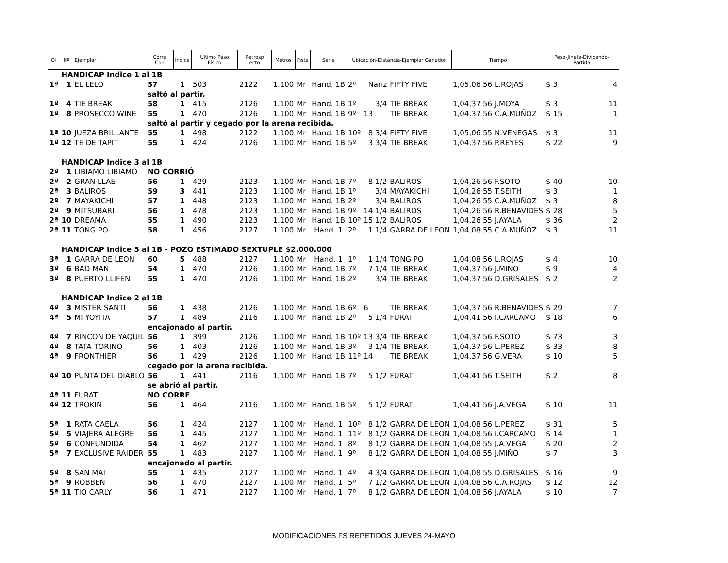| Cª | Nº | Ejemplar | Corre Con | Indice | Ultimo Peso Físico | Retrosp ecto | Metros | Pista | Serie | Ubicación-Distancia-Ejemplar Ganador | | | Tiempo | Peso-Jinete-Dividendo-Partida | | |
| --- | --- | --- | --- | --- | --- | --- | --- | --- | --- | --- | --- | --- | --- | --- | --- | --- |
| | HANDICAP Indice 1 al 1B | | | | | | | | | | | | | | | |
| 1ª | 1 | EL LELO | 57 | 1 | 503 | 2122 | 1.100 | Mr | Hand. 1B | 2º | Nariz | FIFTY FIVE | 1,05,06 56 L.ROJAS | | $ 3 | 4 |
| | | | saltó al partir. | | | | | | | | | | | | | |
| 1ª | 4 | TIE BREAK | 58 | 1 | 415 | 2126 | 1.100 | Mr | Hand. 1B | 1º | 3/4 | TIE BREAK | 1,04,37 56 J.MOYA | | $ 3 | 11 |
| 1ª | 8 | PROSECCO WINE | 55 | 1 | 470 | 2126 | 1.100 | Mr | Hand. 1B | 9º | 13 | TIE BREAK | 1,04,37 56 C.A.MUÑOZ | | $ 15 | 1 |
| | | | saltó al partir y cegado por la arena recibida. | | | | | | | | | | | | | |
| 1ª | 10 | JUEZA BRILLANTE | 55 | 1 | 498 | 2122 | 1.100 | Mr | Hand. 1B | 10º | 8 3/4 | FIFTY FIVE | 1,05,06 55 N.VENEGAS | | $ 3 | 11 |
| 1ª | 12 | TE DE TAPIT | 55 | 1 | 424 | 2126 | 1.100 | Mr | Hand. 1B | 5º | 3 3/4 | TIE BREAK | 1,04,37 56 P.REYES | | $ 22 | 9 |
| | HANDICAP Indice 3 al 1B | | | | | | | | | | | | | | | |
| 2ª | 1 | LIBIAMO LIBIAMO | NO CORRIÓ | | | | | | | | | | | | | |
| 2ª | 2 | GRAN LLAE | 56 | 1 | 429 | 2123 | 1.100 | Mr | Hand. 1B | 7º | 8 1/2 | BALIROS | 1,04,26 56 F.SOTO | | $ 40 | 10 |
| 2ª | 3 | BALIROS | 59 | 3 | 441 | 2123 | 1.100 | Mr | Hand. 1B | 1º | 3/4 | MAYAKICHI | 1,04,26 55 T.SEITH | | $ 3 | 1 |
| 2ª | 7 | MAYAKICHI | 57 | 1 | 448 | 2123 | 1.100 | Mr | Hand. 1B | 2º | 3/4 | BALIROS | 1,04,26 55 C.A.MUÑOZ | | $ 3 | 8 |
| 2ª | 9 | MITSUBARI | 56 | 1 | 478 | 2123 | 1.100 | Mr | Hand. 1B | 9º | 14 1/4 | BALIROS | 1,04,26 56 R.BENAVIDES | | $ 28 | 5 |
| 2ª | 10 | DREAMA | 55 | 1 | 490 | 2123 | 1.100 | Mr | Hand. 1B | 10º | 15 1/2 | BALIROS | 1,04,26 55 J.AYALA | | $ 36 | 2 |
| 2ª | 11 | TONG PO | 58 | 1 | 456 | 2127 | 1.100 | Mr | Hand. 1 | 2º | 1 1/4 | GARRA DE LEON | 1,04,08 55 C.A.MUÑOZ | | $ 3 | 11 |
| | HANDICAP Indice 5 al 1B - POZO ESTIMADO SEXTUPLE $2.000.000 | | | | | | | | | | | | | | | |
| 3ª | 1 | GARRA DE LEON | 60 | 5 | 488 | 2127 | 1.100 | Mr | Hand. 1 | 1º | 1 1/4 | TONG PO | 1,04,08 56 L.ROJAS | | $ 4 | 10 |
| 3ª | 6 | BAD MAN | 54 | 1 | 470 | 2126 | 1.100 | Mr | Hand. 1B | 7º | 7 1/4 | TIE BREAK | 1,04,37 56 J.MIÑO | | $ 9 | 4 |
| 3ª | 8 | PUERTO LLIFEN | 55 | 1 | 470 | 2126 | 1.100 | Mr | Hand. 1B | 2º | 3/4 | TIE BREAK | 1,04,37 56 D.GRISALES | | $ 2 | 2 |
| | HANDICAP Indice 2 al 1B | | | | | | | | | | | | | | | |
| 4ª | 3 | MISTER SANTI | 56 | 1 | 438 | 2126 | 1.100 | Mr | Hand. 1B | 6º | 6 | TIE BREAK | 1,04,37 56 R.BENAVIDES | | $ 29 | 7 |
| 4ª | 5 | MI YOYITA | 57 | 1 | 489 | 2116 | 1.100 | Mr | Hand. 1B | 2º | 5 1/4 | FURAT | 1,04,41 56 I.CARCAMO | | $ 18 | 6 |
| | | | encajonado al partir. | | | | | | | | | | | | | |
| 4ª | 7 | RINCON DE YAQUIL | 56 | 1 | 399 | 2126 | 1.100 | Mr | Hand. 1B | 10º | 13 3/4 | TIE BREAK | 1,04,37 56 F.SOTO | | $ 73 | 3 |
| 4ª | 8 | TATA TORINO | 56 | 1 | 403 | 2126 | 1.100 | Mr | Hand. 1B | 3º | 3 1/4 | TIE BREAK | 1,04,37 56 L.PEREZ | | $ 33 | 8 |
| 4ª | 9 | FRONTHIER | 56 | 1 | 429 | 2126 | 1.100 | Mr | Hand. 1B | 11º | 14 | TIE BREAK | 1,04,37 56 G.VERA | | $ 10 | 5 |
| | | | cegado por la arena recibida. | | | | | | | | | | | | | |
| 4ª | 10 | PUNTA DEL DIABLO | 56 | 1 | 441 | 2116 | 1.100 | Mr | Hand. 1B | 7º | 5 1/2 | FURAT | 1,04,41 56 T.SEITH | | $ 2 | 8 |
| | | | se abrió al partir. | | | | | | | | | | | | | |
| 4ª | 11 | FURAT | NO CORRE | | | | | | | | | | | | | |
| 4ª | 12 | TROKIN | 56 | 1 | 464 | 2116 | 1.100 | Mr | Hand. 1B | 5º | 5 1/2 | FURAT | 1,04,41 56 J.A.VEGA | | $ 10 | 11 |
| 5ª | 1 | RATA CAELA | 56 | 1 | 424 | 2127 | 1.100 | Mr | Hand. 1 | 10º | 8 1/2 | GARRA DE LEON | 1,04,08 56 L.PEREZ | | $ 31 | 5 |
| 5ª | 5 | VIAJERA ALEGRE | 56 | 1 | 445 | 2127 | 1.100 | Mr | Hand. 1 | 11º | 8 1/2 | GARRA DE LEON | 1,04,08 56 I.CARCAMO | | $ 14 | 1 |
| 5ª | 6 | CONFUNDIDA | 54 | 1 | 462 | 2127 | 1.100 | Mr | Hand. 1 | 8º | 8 1/2 | GARRA DE LEON | 1,04,08 55 J.A.VEGA | | $ 20 | 2 |
| 5ª | 7 | EXCLUSIVE RAIDER | 55 | 1 | 483 | 2127 | 1.100 | Mr | Hand. 1 | 9º | 8 1/2 | GARRA DE LEON | 1,04,08 55 J.MIÑO | | $ 7 | 3 |
| | | | encajonado al partir. | | | | | | | | | | | | | |
| 5ª | 8 | SAN MAI | 55 | 1 | 435 | 2127 | 1.100 | Mr | Hand. 1 | 4º | 4 3/4 | GARRA DE LEON | 1,04,08 55 D.GRISALES | | $ 16 | 9 |
| 5ª | 9 | ROBBEN | 56 | 1 | 470 | 2127 | 1.100 | Mr | Hand. 1 | 5º | 7 1/2 | GARRA DE LEON | 1,04,08 56 C.A.ROJAS | | $ 12 | 12 |
| 5ª | 11 | TIO CARLY | 56 | 1 | 471 | 2127 | 1.100 | Mr | Hand. 1 | 7º | 8 1/2 | GARRA DE LEON | 1,04,08 56 J.AYALA | | $ 10 | 7 |
MODIFICACIONES FS REPETIDOS JUEVES 24-MAYO